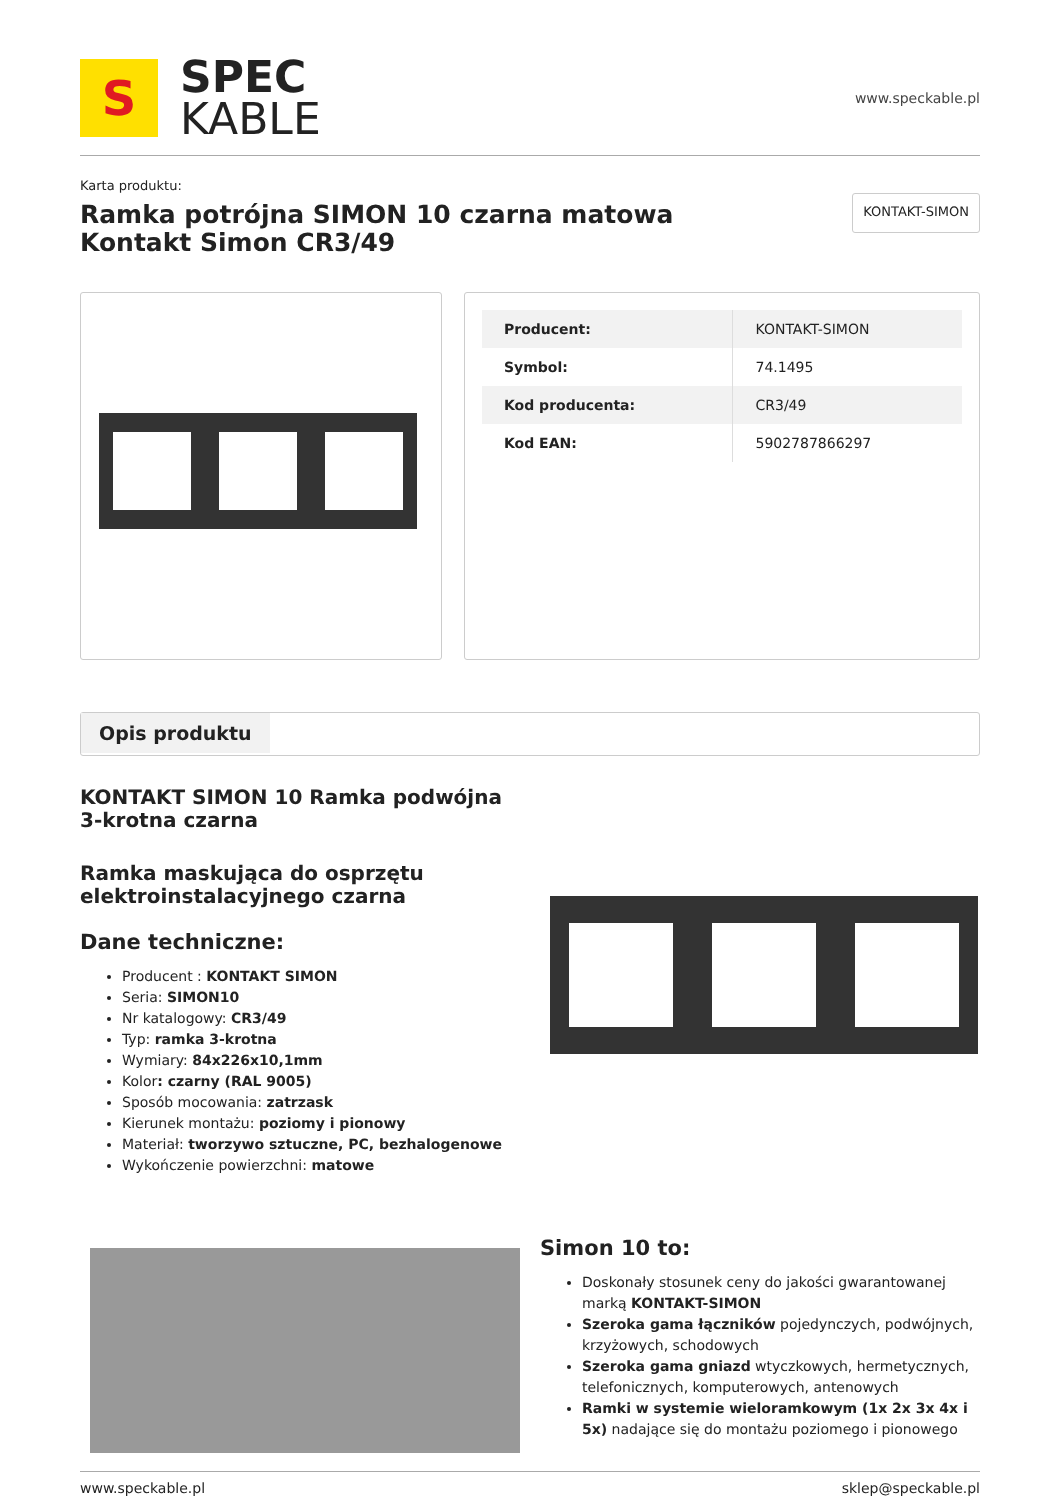S
SPEC
KABLE
www.speckable.pl
Karta produktu:
Ramka potrójna SIMON 10 czarna matowa Kontakt Simon CR3/49
KONTAKT-SIMON
| Producent: | KONTAKT-SIMON |
| Symbol: | 74.1495 |
| Kod producenta: | CR3/49 |
| Kod EAN: | 5902787866297 |
Opis produktu
KONTAKT SIMON 10 Ramka podwójna 3-krotna czarna
Ramka maskująca do osprzętu elektroinstalacyjnego czarna
Dane techniczne:
Producent : KONTAKT SIMON
Seria: SIMON10
Nr katalogowy: CR3/49
Typ: ramka 3-krotna
Wymiary: 84x226x10,1mm
Kolor: czarny (RAL 9005)
Sposób mocowania: zatrzask
Kierunek montażu: poziomy i pionowy
Materiał: tworzywo sztuczne, PC, bezhalogenowe
Wykończenie powierzchni: matowe
Simon 10 to:
Doskonały stosunek ceny do jakości gwarantowanej marką KONTAKT-SIMON
Szeroka gama łączników pojedynczych, podwójnych, krzyżowych, schodowych
Szeroka gama gniazd wtyczkowych, hermetycznych, telefonicznych, komputerowych, antenowych
Ramki w systemie wieloramkowym (1x 2x 3x 4x i 5x) nadające się do montażu poziomego i pionowego
www.speckable.pl sklep@speckable.pl